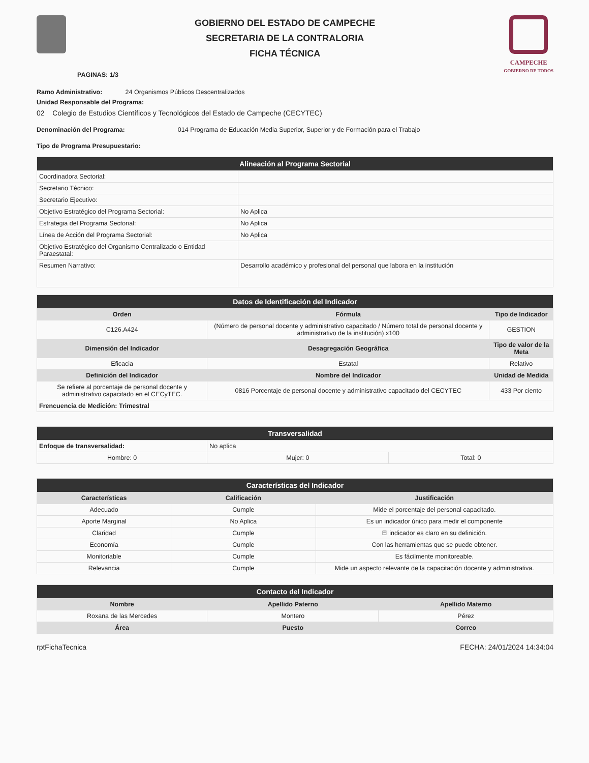GOBIERNO DEL ESTADO DE CAMPECHE
SECRETARIA DE LA CONTRALORIA
FICHA TÉCNICA
CAMPECHE
GOBIERNO DE TODOS
PAGINAS: 1/3
Ramo Administrativo: 24 Organismos Públicos Descentralizados
Unidad Responsable del Programa:
02 Colegio de Estudios Científicos y Tecnológicos del Estado de Campeche (CECYTEC)
Denominación del Programa: 014 Programa de Educación Media Superior, Superior y de Formación para el Trabajo
Tipo de Programa Presupuestario:
| Alineación al Programa Sectorial | |
| --- | --- |
| Coordinadora Sectorial: | |
| Secretario Técnico: | |
| Secretario Ejecutivo: | |
| Objetivo Estratégico del Programa Sectorial: | No Aplica |
| Estrategia del Programa Sectorial: | No Aplica |
| Línea de Acción del Programa Sectorial: | No Aplica |
| Objetivo Estratégico del Organismo Centralizado o Entidad Paraestatal: | |
| Resumen Narrativo: | Desarrollo académico y profesional del personal que labora en la institución |
| Datos de Identificación del Indicador | | |
| --- | --- | --- |
| Orden | Fórmula | Tipo de Indicador |
| C126.A424 | (Número de personal docente y administrativo capacitado / Número total de personal docente y administrativo de la institución) x100 | GESTION |
| Dimensión del Indicador | Desagregación Geográfica | Tipo de valor de la Meta |
| Eficacia | Estatal | Relativo |
| Definición del Indicador | Nombre del Indicador | Unidad de Medida |
| Se refiere al porcentaje de personal docente y administrativo capacitado en el CECyTEC. | 0816 Porcentaje de personal docente y administrativo capacitado del CECYTEC | 433 Por ciento |
| Frencuencia de Medición: Trimestral | | |
| Transversalidad | | |
| --- | --- | --- |
| Enfoque de transversalidad: | No aplica | |
| Hombre: 0 | Mujer: 0 | Total: 0 |
| Características del Indicador | | |
| --- | --- | --- |
| Características | Calificación | Justificación |
| Adecuado | Cumple | Mide el porcentaje del personal capacitado. |
| Aporte Marginal | No Aplica | Es un indicador único para medir el componente |
| Claridad | Cumple | El indicador es claro en su definición. |
| Economía | Cumple | Con las herramientas que se puede obtener. |
| Monitoriable | Cumple | Es fácilmente monitoreable. |
| Relevancia | Cumple | Mide un aspecto relevante de la capacitación docente y administrativa. |
| Contacto del Indicador | | |
| --- | --- | --- |
| Nombre | Apellido Paterno | Apellido Materno |
| Roxana de las Mercedes | Montero | Pérez |
| Área | Puesto | Correo |
rptFichaTecnica FECHA: 24/01/2024 14:34:04